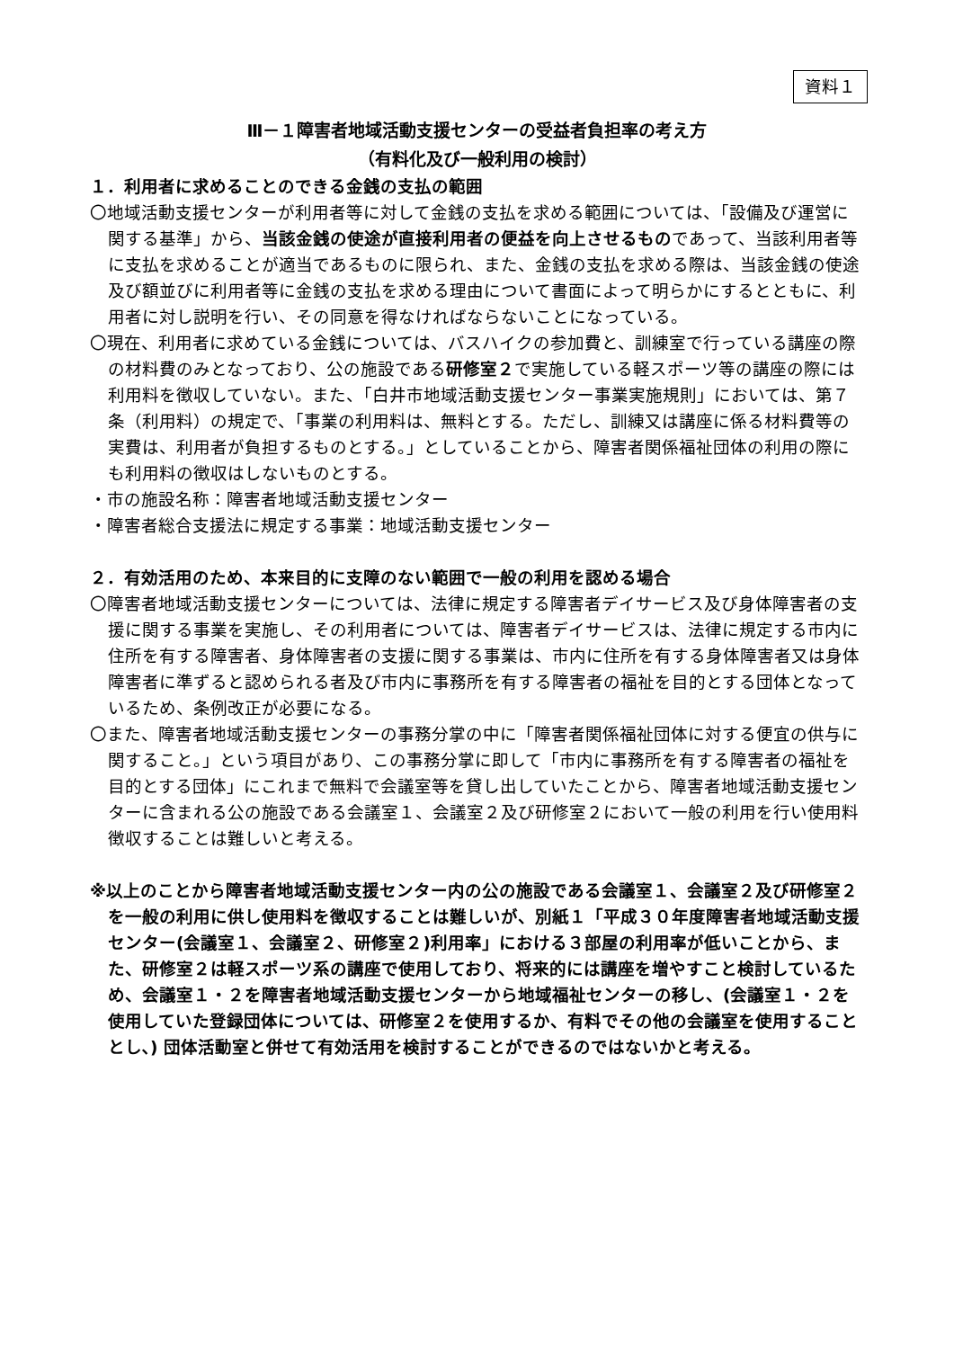資料１
Ⅲ－１障害者地域活動支援センターの受益者負担率の考え方
（有料化及び一般利用の検討）
１．利用者に求めることのできる金銭の支払の範囲
〇地域活動支援センターが利用者等に対して金銭の支払を求める範囲については、「設備及び運営に関する基準」から、当該金銭の使途が直接利用者の便益を向上させるものであって、当該利用者等に支払を求めることが適当であるものに限られ、また、金銭の支払を求める際は、当該金銭の使途及び額並びに利用者等に金銭の支払を求める理由について書面によって明らかにするとともに、利用者に対し説明を行い、その同意を得なければならないことになっている。
〇現在、利用者に求めている金銭については、バスハイクの参加費と、訓練室で行っている講座の際の材料費のみとなっており、公の施設である研修室２で実施している軽スポーツ等の講座の際には利用料を徴収していない。また、「白井市地域活動支援センター事業実施規則」においては、第７条（利用料）の規定で、「事業の利用料は、無料とする。ただし、訓練又は講座に係る材料費等の実費は、利用者が負担するものとする。」としていることから、障害者関係福祉団体の利用の際にも利用料の徴収はしないものとする。
・市の施設名称：障害者地域活動支援センター
・障害者総合支援法に規定する事業：地域活動支援センター
２．有効活用のため、本来目的に支障のない範囲で一般の利用を認める場合
〇障害者地域活動支援センターについては、法律に規定する障害者デイサービス及び身体障害者の支援に関する事業を実施し、その利用者については、障害者デイサービスは、法律に規定する市内に住所を有する障害者、身体障害者の支援に関する事業は、市内に住所を有する身体障害者又は身体障害者に準ずると認められる者及び市内に事務所を有する障害者の福祉を目的とする団体となっているため、条例改正が必要になる。
〇また、障害者地域活動支援センターの事務分掌の中に「障害者関係福祉団体に対する便宜の供与に関すること。」という項目があり、この事務分掌に即して「市内に事務所を有する障害者の福祉を目的とする団体」にこれまで無料で会議室等を貸し出していたことから、障害者地域活動支援センターに含まれる公の施設である会議室１、会議室２及び研修室２において一般の利用を行い使用料徴収することは難しいと考える。
※以上のことから障害者地域活動支援センター内の公の施設である会議室１、会議室２及び研修室２を一般の利用に供し使用料を徴収することは難しいが、別紙１「平成３０年度障害者地域活動支援センター(会議室１、会議室２、研修室２)利用率」における３部屋の利用率が低いことから、また、研修室２は軽スポーツ系の講座で使用しており、将来的には講座を増やすこと検討しているため、会議室１・２を障害者地域活動支援センターから地域福祉センターの移し、(会議室１・２を使用していた登録団体については、研修室２を使用するか、有料でその他の会議室を使用することとし､) 団体活動室と併せて有効活用を検討することができるのではないかと考える。